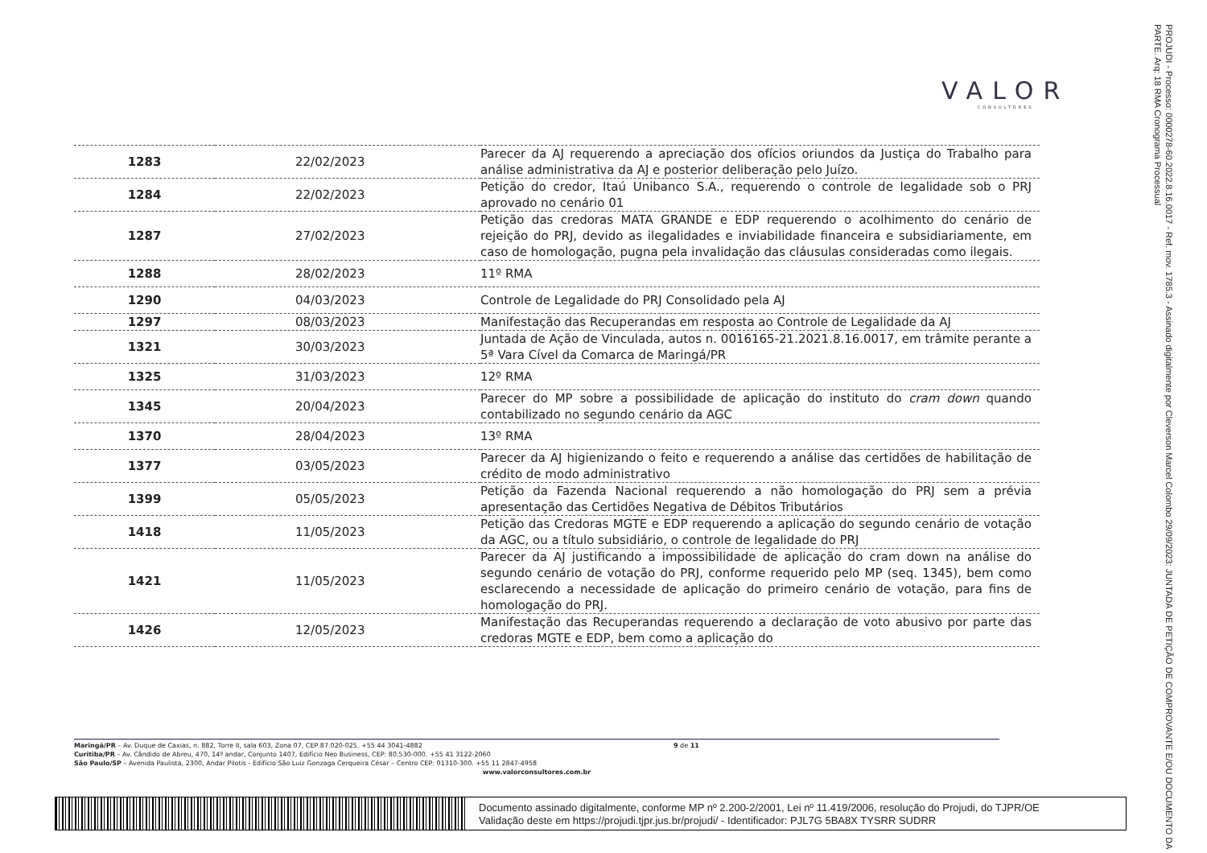VALOR
CONSULTORES
PROJUDI - Processo: 0000278-60.2022.8.16.0017 - Ref. mov. 1785.3 - Assinado digitalmente por Cleverson Marcel Colombo 29/09/2023: JUNTADA DE PETIÇÃO DE COMPROVANTE E/OU DOCUMENTO DA PARTE. Arq: 18 RMA Cronograma Processual
| 1283 | 22/02/2023 | Parecer da AJ requerendo a apreciação dos ofícios oriundos da Justiça do Trabalho para análise administrativa da AJ e posterior deliberação pelo Juízo. |
| 1284 | 22/02/2023 | Petição do credor, Itaú Unibanco S.A., requerendo o controle de legalidade sob o PRJ aprovado no cenário 01 |
| 1287 | 27/02/2023 | Petição das credoras MATA GRANDE e EDP requerendo o acolhimento do cenário de rejeição do PRJ, devido as ilegalidades e inviabilidade financeira e subsidiariamente, em caso de homologação, pugna pela invalidação das cláusulas consideradas como ilegais. |
| 1288 | 28/02/2023 | 11º RMA |
| 1290 | 04/03/2023 | Controle de Legalidade do PRJ Consolidado pela AJ |
| 1297 | 08/03/2023 | Manifestação das Recuperandas em resposta ao Controle de Legalidade da AJ |
| 1321 | 30/03/2023 | Juntada de Ação de Vinculada, autos n. 0016165-21.2021.8.16.0017, em trâmite perante a 5ª Vara Cível da Comarca de Maringá/PR |
| 1325 | 31/03/2023 | 12º RMA |
| 1345 | 20/04/2023 | Parecer do MP sobre a possibilidade de aplicação do instituto do cram down quando contabilizado no segundo cenário da AGC |
| 1370 | 28/04/2023 | 13º RMA |
| 1377 | 03/05/2023 | Parecer da AJ higienizando o feito e requerendo a análise das certidões de habilitação de crédito de modo administrativo |
| 1399 | 05/05/2023 | Petição da Fazenda Nacional requerendo a não homologação do PRJ sem a prévia apresentação das Certidões Negativa de Débitos Tributários |
| 1418 | 11/05/2023 | Petição das Credoras MGTE e EDP requerendo a aplicação do segundo cenário de votação da AGC, ou a título subsidiário, o controle de legalidade do PRJ |
| 1421 | 11/05/2023 | Parecer da AJ justificando a impossibilidade de aplicação do cram down na análise do segundo cenário de votação do PRJ, conforme requerido pelo MP (seq. 1345), bem como esclarecendo a necessidade de aplicação do primeiro cenário de votação, para fins de homologação do PRJ. |
| 1426 | 12/05/2023 | Manifestação das Recuperandas requerendo a declaração de voto abusivo por parte das credoras MGTE e EDP, bem como a aplicação do |
Maringá/PR – Av. Duque de Caxias, n. 882, Torre II, sala 603, Zona 07, CEP 87.020-025. +55 44 3041-4882 9 de 11
Curitiba/PR – Av. Cândido de Abreu, 470, 14º andar, Conjunto 1407, Edifício Neo Business, CEP: 80.530-000. +55 41 3122-2060
São Paulo/SP – Avenida Paulista, 2300, Andar Pilotis - Edifício São Luiz Gonzaga Cerqueira César – Centro CEP: 01310-300. +55 11 2847-4958
www.valorconsultores.com.br
Documento assinado digitalmente, conforme MP nº 2.200-2/2001, Lei nº 11.419/2006, resolução do Projudi, do TJPR/OE
Validação deste em https://projudi.tjpr.jus.br/projudi/ - Identificador: PJL7G 5BA8X TYSRR SUDRR